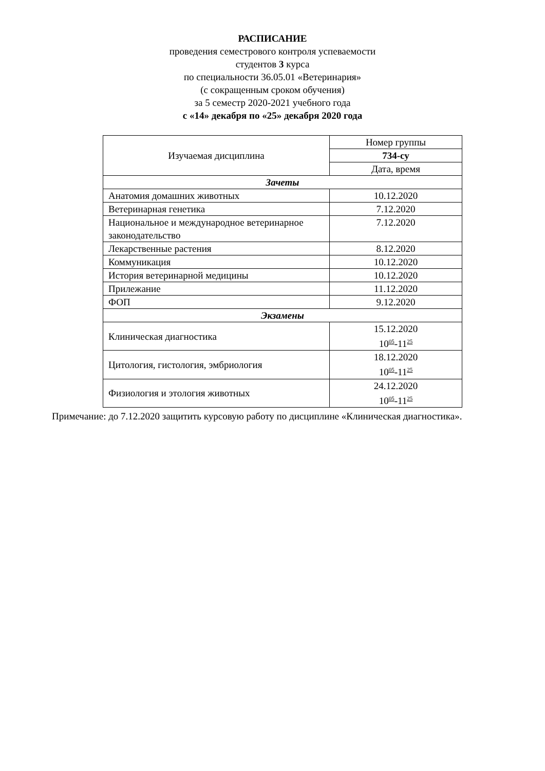РАСПИСАНИЕ
проведения семестрового контроля успеваемости
студентов 3 курса
по специальности 36.05.01 «Ветеринария»
(с сокращенным сроком обучения)
за 5 семестр 2020-2021 учебного года
с «14» декабря по «25» декабря 2020 года
| Изучаемая дисциплина | Номер группы |
| --- | --- |
| | 734-су |
| | Дата, время |
| Зачеты | |
| Анатомия домашних животных | 10.12.2020 |
| Ветеринарная генетика | 7.12.2020 |
| Национальное и международное ветеринарное законодательство | 7.12.2020 |
| Лекарственные растения | 8.12.2020 |
| Коммуникация | 10.12.2020 |
| История ветеринарной медицины | 10.12.2020 |
| Прилежание | 11.12.2020 |
| ФОП | 9.12.2020 |
| Экзамены | |
| Клиническая диагностика | 15.12.2020 10<sup>05</sup>-11<sup>25</sup> |
| Цитология, гистология, эмбриология | 18.12.2020 10<sup>05</sup>-11<sup>25</sup> |
| Физиология и этология животных | 24.12.2020 10<sup>05</sup>-11<sup>25</sup> |
Примечание: до 7.12.2020 защитить курсовую работу по дисциплине «Клиническая диагностика».